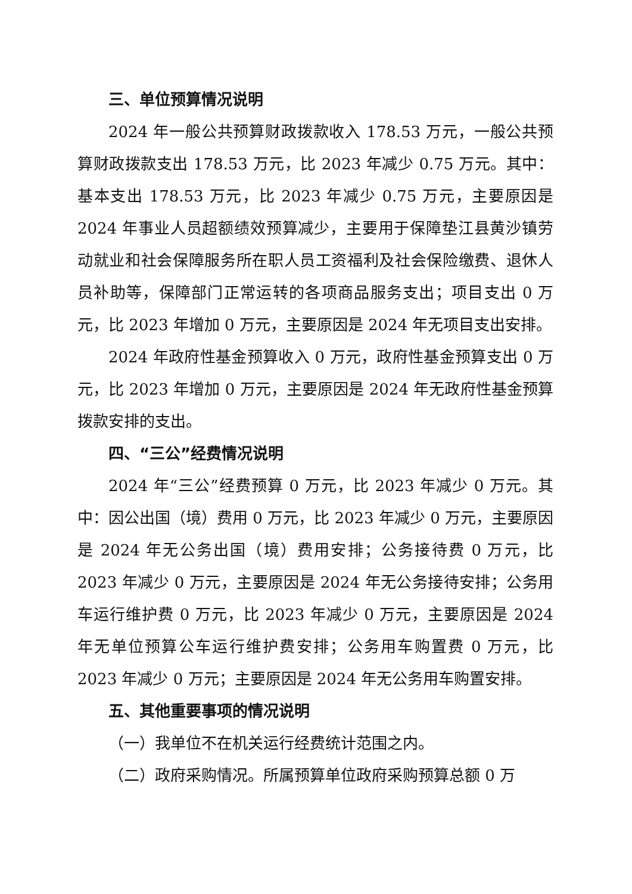三、单位预算情况说明
2024 年一般公共预算财政拨款收入 178.53 万元，一般公共预算财政拨款支出 178.53 万元，比 2023 年减少 0.75 万元。其中：基本支出 178.53 万元，比 2023 年减少 0.75 万元，主要原因是 2024 年事业人员超额绩效预算减少，主要用于保障垫江县黄沙镇劳动就业和社会保障服务所在职人员工资福利及社会保险缴费、退休人员补助等，保障部门正常运转的各项商品服务支出；项目支出 0 万元，比 2023 年增加 0 万元，主要原因是 2024 年无项目支出安排。
2024 年政府性基金预算收入 0 万元，政府性基金预算支出 0 万元，比 2023 年增加 0 万元，主要原因是 2024 年无政府性基金预算拨款安排的支出。
四、“三公”经费情况说明
2024 年“三公”经费预算 0 万元，比 2023 年减少 0 万元。其中：因公出国（境）费用 0 万元，比 2023 年减少 0 万元，主要原因是 2024 年无公务出国（境）费用安排；公务接待费 0 万元，比 2023 年减少 0 万元，主要原因是 2024 年无公务接待安排；公务用车运行维护费 0 万元，比 2023 年减少 0 万元，主要原因是 2024 年无单位预算公车运行维护费安排；公务用车购置费 0 万元，比 2023 年减少 0 万元；主要原因是 2024 年无公务用车购置安排。
五、其他重要事项的情况说明
（一）我单位不在机关运行经费统计范围之内。
（二）政府采购情况。所属预算单位政府采购预算总额 0 万